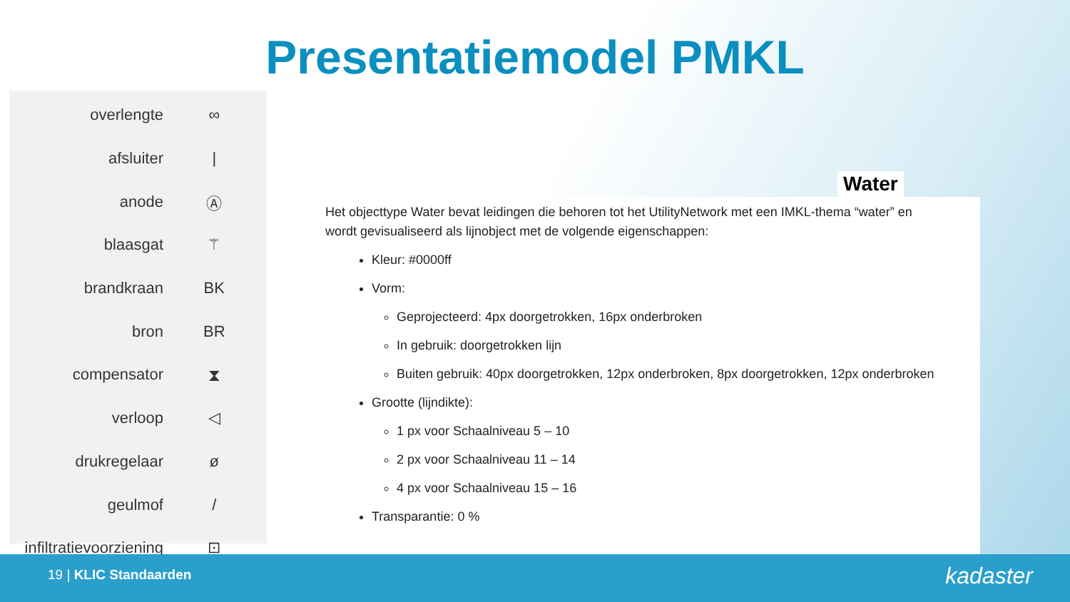Presentatiemodel PMKL
| overlengte | ∞ |
| afsluiter | / |
| anode | Ⓐ |
| blaasgat | ⚚ |
| brandkraan | BK |
| bron | BR |
| compensator | ⧗ |
| verloop | ◁ |
| drukregelaar | ø |
| geulmof | / |
| infiltratievoorziening | ⊡ |
Water
Het objecttype Water bevat leidingen die behoren tot het UtilityNetwork met een IMKL-thema “water” en wordt gevisualiseerd als lijnobject met de volgende eigenschappen:
Kleur: #0000ff
Vorm:
Geprojecteerd: 4px doorgetrokken, 16px onderbroken
In gebruik: doorgetrokken lijn
Buiten gebruik: 40px doorgetrokken, 12px onderbroken, 8px doorgetrokken, 12px onderbroken
Grootte (lijndikte):
1 px voor Schaalniveau 5 – 10
2 px voor Schaalniveau 11 – 14
4 px voor Schaalniveau 15 – 16
Transparantie: 0 %
19 | KLIC Standaarden kadaster